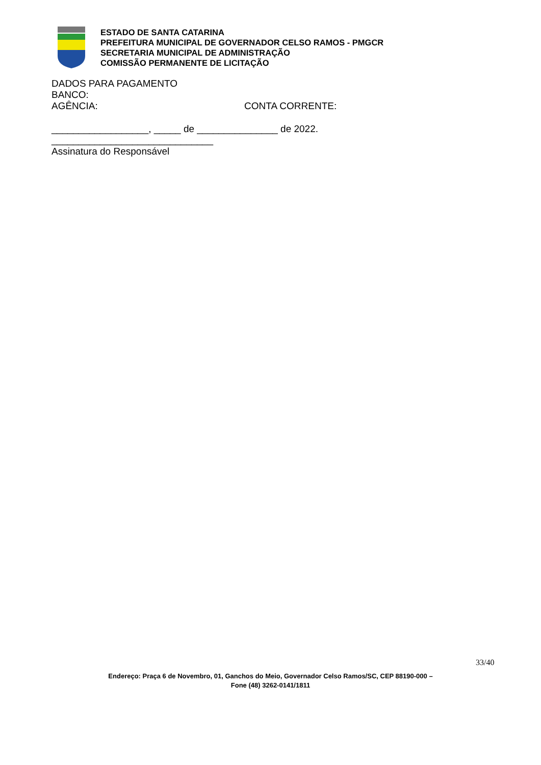ESTADO DE SANTA CATARINA
PREFEITURA MUNICIPAL DE GOVERNADOR CELSO RAMOS - PMGCR
SECRETARIA MUNICIPAL DE ADMINISTRAÇÃO
COMISSÃO PERMANENTE DE LICITAÇÃO
DADOS PARA PAGAMENTO
BANCO:
AGÊNCIA: CONTA CORRENTE:
__________________, _____ de _______________ de 2022.
______________________________
Assinatura do Responsável
33/40
Endereço: Praça 6 de Novembro, 01, Ganchos do Meio, Governador Celso Ramos/SC, CEP 88190-000 –
Fone (48) 3262-0141/1811